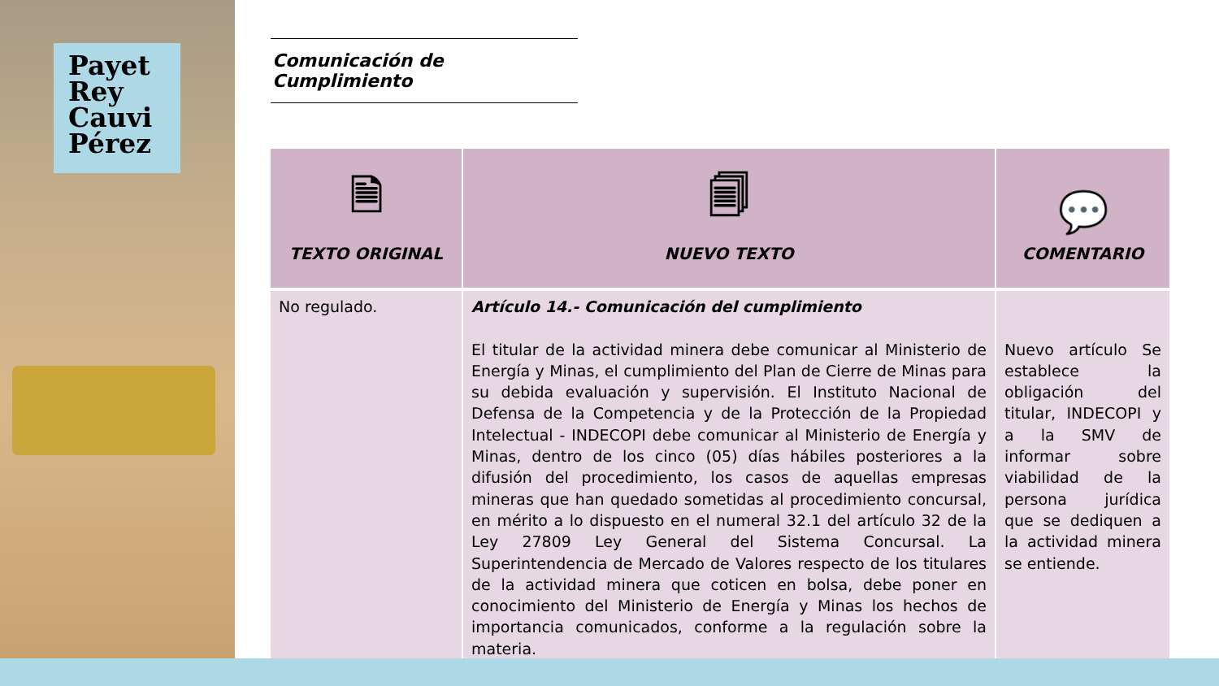Payet
Rey
Cauvi
Pérez
Comunicación de Cumplimiento
| 🗎 TEXTO ORIGINAL | 🗐 NUEVO TEXTO | 💬 COMENTARIO |
| --- | --- | --- |
| No regulado. | Artículo 14.- Comunicación del cumplimiento El titular de la actividad minera debe comunicar al Ministerio de Energía y Minas, el cumplimiento del Plan de Cierre de Minas para su debida evaluación y supervisión. El Instituto Nacional de Defensa de la Competencia y de la Protección de la Propiedad Intelectual - INDECOPI debe comunicar al Ministerio de Energía y Minas, dentro de los cinco (05) días hábiles posteriores a la difusión del procedimiento, los casos de aquellas empresas mineras que han quedado sometidas al procedimiento concursal, en mérito a lo dispuesto en el numeral 32.1 del artículo 32 de la Ley 27809 Ley General del Sistema Concursal. La Superintendencia de Mercado de Valores respecto de los titulares de la actividad minera que coticen en bolsa, debe poner en conocimiento del Ministerio de Energía y Minas los hechos de importancia comunicados, conforme a la regulación sobre la materia. | Nuevo artículo Se establece la obligación del titular, INDECOPI y a la SMV de informar sobre viabilidad de la persona jurídica que se dediquen a la actividad minera se entiende. |